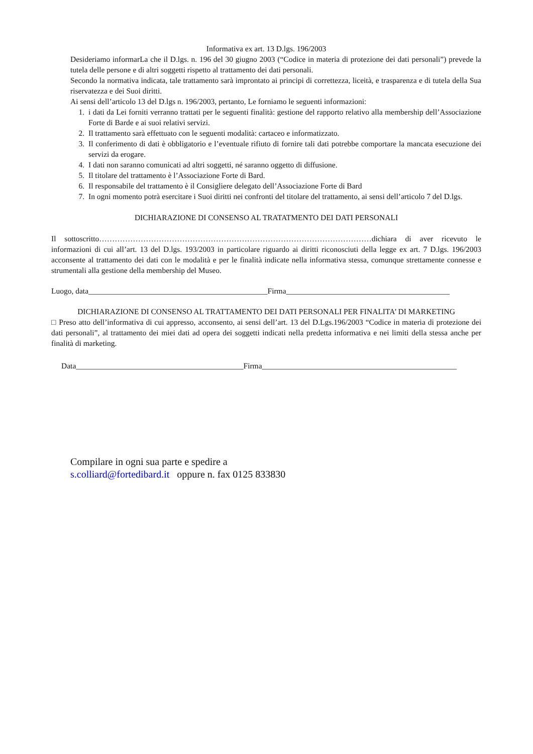Informativa ex art. 13 D.lgs. 196/2003
Desideriamo informarLa che il D.lgs. n. 196 del 30 giugno 2003 (“Codice in materia di protezione dei dati personali”) prevede la tutela delle persone e di altri soggetti rispetto al trattamento dei dati personali.
Secondo la normativa indicata, tale trattamento sarà improntato ai principi di correttezza, liceità, e trasparenza e di tutela della Sua riservatezza e dei Suoi diritti.
Ai sensi dell’articolo 13 del D.lgs n. 196/2003, pertanto, Le forniamo le seguenti informazioni:
1. i dati da Lei forniti verranno trattati per le seguenti finalità: gestione del rapporto relativo alla membership dell’Associazione Forte di Barde e ai suoi relativi servizi.
2. Il trattamento sarà effettuato con le seguenti modalità: cartaceo e informatizzato.
3. Il conferimento di dati è obbligatorio e l’eventuale rifiuto di fornire tali dati potrebbe comportare la mancata esecuzione dei servizi da erogare.
4. I dati non saranno comunicati ad altri soggetti, né saranno oggetto di diffusione.
5. Il titolare del trattamento è l’Associazione Forte di Bard.
6. Il responsabile del trattamento è il Consigliere delegato dell’Associazione Forte di Bard
7. In ogni momento potrà esercitare i Suoi diritti nei confronti del titolare del trattamento, ai sensi dell’articolo 7 del D.lgs.
DICHIARAZIONE DI CONSENSO AL TRATATMENTO DEI DATI PERSONALI
Il sottoscritto……………………………………………………………………………………………dichiara di aver ricevuto le informazioni di cui all’art. 13 del D.lgs. 193/2003 in particolare riguardo ai diritti riconosciuti della legge ex art. 7 D.lgs. 196/2003 acconsente al trattamento dei dati con le modalità e per le finalità indicate nella informativa stessa, comunque strettamente connesse e strumentali alla gestione della membership del Museo.
Luogo, data______________________________________________Firma__________________________________________
DICHIARAZIONE DI CONSENSO AL TRATTAMENTO DEI DATI PERSONALI PER FINALITA’ DI MARKETING
□ Preso atto dell’informativa di cui appresso, acconsento, ai sensi dell’art. 13 del D.Lgs.196/2003 “Codice in materia di protezione dei dati personali”, al trattamento dei miei dati ad opera dei soggetti indicati nella predetta informativa e nei limiti della stessa anche per finalità di marketing.
Data___________________________________________Firma__________________________________________________
Compilare in ogni sua parte e spedire a
s.colliard@fortedibard.it oppure n. fax 0125 833830